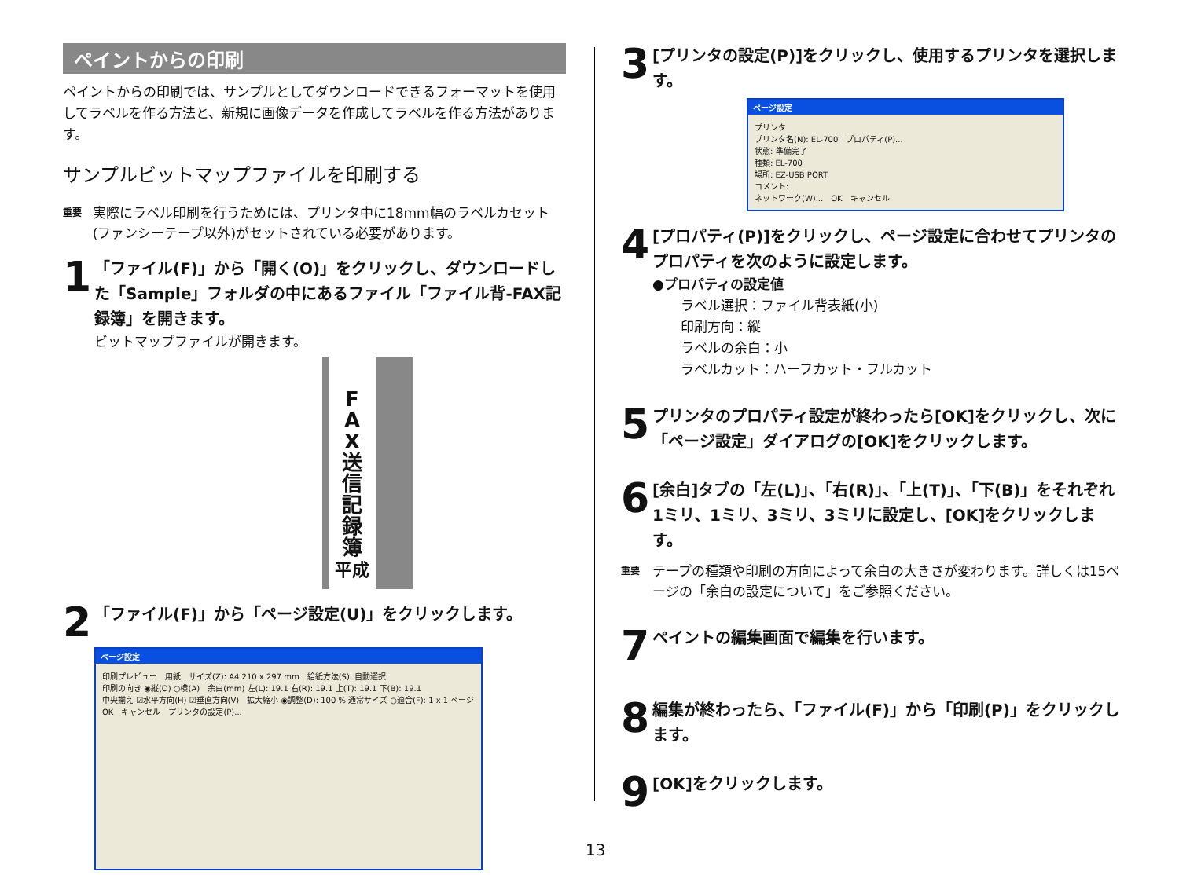ペイントからの印刷
ペイントからの印刷では、サンプルとしてダウンロードできるフォーマットを使用してラベルを作る方法と、新規に画像データを作成してラベルを作る方法があります。
サンプルビットマップファイルを印刷する
重要 実際にラベル印刷を行うためには、プリンタ中に18mm幅のラベルカセット(ファンシーテープ以外)がセットされている必要があります。
1
「ファイル(F)」から「開く(O)」をクリックし、ダウンロードした「Sample」フォルダの中にあるファイル「ファイル背-FAX記録簿」を開きます。
ビットマップファイルが開きます。
F
A
X
送
信
記
録
簿
平成
2
「ファイル(F)」から「ページ設定(U)」をクリックします。
ページ設定
印刷プレビュー　用紙　サイズ(Z): A4 210 x 297 mm　給紙方法(S): 自動選択
印刷の向き ◉縦(O) ○横(A)　余白(mm) 左(L): 19.1 右(R): 19.1 上(T): 19.1 下(B): 19.1
中央揃え ☑水平方向(H) ☑垂直方向(V)　拡大縮小 ◉調整(D): 100 % 通常サイズ ○適合(F): 1 x 1 ページ
OK　キャンセル　プリンタの設定(P)...
3
[プリンタの設定(P)]をクリックし、使用するプリンタを選択します。
ページ設定
プリンタ
プリンタ名(N): EL-700　プロパティ(P)...
状態: 準備完了
種類: EL-700
場所: EZ-USB PORT
コメント:
ネットワーク(W)...　OK　キャンセル
4
[プロパティ(P)]をクリックし、ページ設定に合わせてプリンタのプロパティを次のように設定します。
●プロパティの設定値
ラベル選択：ファイル背表紙(小)
印刷方向：縦
ラベルの余白：小
ラベルカット：ハーフカット・フルカット
5
プリンタのプロパティ設定が終わったら[OK]をクリックし、次に「ページ設定」ダイアログの[OK]をクリックします。
6
[余白]タブの「左(L)」、「右(R)」、「上(T)」、「下(B)」をそれぞれ 1ミリ、1ミリ、3ミリ、3ミリに設定し、[OK]をクリックします。
重要 テープの種類や印刷の方向によって余白の大きさが変わります。詳しくは15ページの「余白の設定について」をご参照ください。
7
ペイントの編集画面で編集を行います。
8
編集が終わったら、「ファイル(F)」から「印刷(P)」をクリックします。
9
[OK]をクリックします。
13